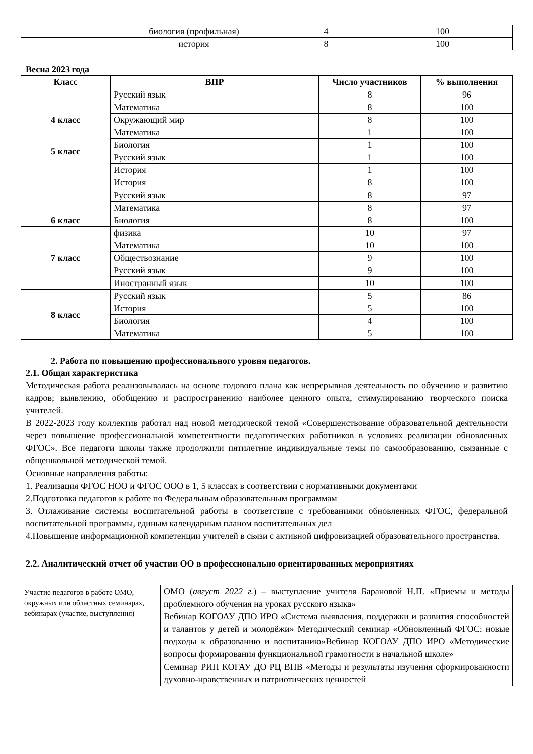| | биология (профильная) | 4 | 100 |
| | история | 8 | 100 |
Весна 2023 года
| Класс | ВПР | Число участников | % выполнения |
| --- | --- | --- | --- |
| 4 класс | Русский язык | 8 | 96 |
| | Математика | 8 | 100 |
| | Окружающий мир | 8 | 100 |
| 5 класс | Математика | 1 | 100 |
| | Биология | 1 | 100 |
| | Русский язык | 1 | 100 |
| | История | 1 | 100 |
| 6 класс | История | 8 | 100 |
| | Русский язык | 8 | 97 |
| | Математика | 8 | 97 |
| | Биология | 8 | 100 |
| 7 класс | физика | 10 | 97 |
| | Математика | 10 | 100 |
| | Обществознание | 9 | 100 |
| | Русский язык | 9 | 100 |
| | Иностранный язык | 10 | 100 |
| 8 класс | Русский язык | 5 | 86 |
| | История | 5 | 100 |
| | Биология | 4 | 100 |
| | Математика | 5 | 100 |
2. Работа по повышению профессионального уровня педагогов.
2.1. Общая характеристика
Методическая работа реализовывалась на основе годового плана как непрерывная деятельность по обучению и развитию кадров; выявлению, обобщению и распространению наиболее ценного опыта, стимулированию творческого поиска учителей.
В 2022-2023 году коллектив работал над новой методической темой «Совершенствование образовательной деятельности через повышение профессиональной компетентности педагогических работников в условиях реализации обновленных ФГОС». Все педагоги школы также продолжили пятилетние индивидуальные темы по самообразованию, связанные с общешкольной методической темой.
Основные направления работы:
1. Реализация ФГОС НОО и ФГОС ООО в 1, 5 классах в соответствии с нормативными документами
2.Подготовка педагогов к работе по Федеральным образовательным программам
3. Отлаживание системы воспитательной работы в соответствие с требованиями обновленных ФГОС, федеральной воспитательной программы, единым календарным планом воспитательных дел
4.Повышение информационной компетенции учителей в связи с активной цифровизацией образовательного пространства.
2.2. Аналитический отчет об участии ОО в профессионально ориентированных мероприятиях
| Участие педагогов в работе ОМО, окружных или областных семинарах, вебинарах (участие, выступления) | ОМО ( август 2022 г. ) – выступление учителя Барановой Н.П. «Приемы и методы проблемного обучения на уроках русского языка» Вебинар КОГОАУ ДПО ИРО «Система выявления, поддержки и развития способностей и талантов у детей и молодёжи» Методический семинар «Обновленный ФГОС: новые подходы к образованию и воспитанию»Вебинар КОГОАУ ДПО ИРО «Методические вопросы формирования функциональной грамотности в начальной школе» Семинар РИП КОГАУ ДО РЦ ВПВ «Методы и результаты изучения сформированности духовно-нравственных и патриотических ценностей |